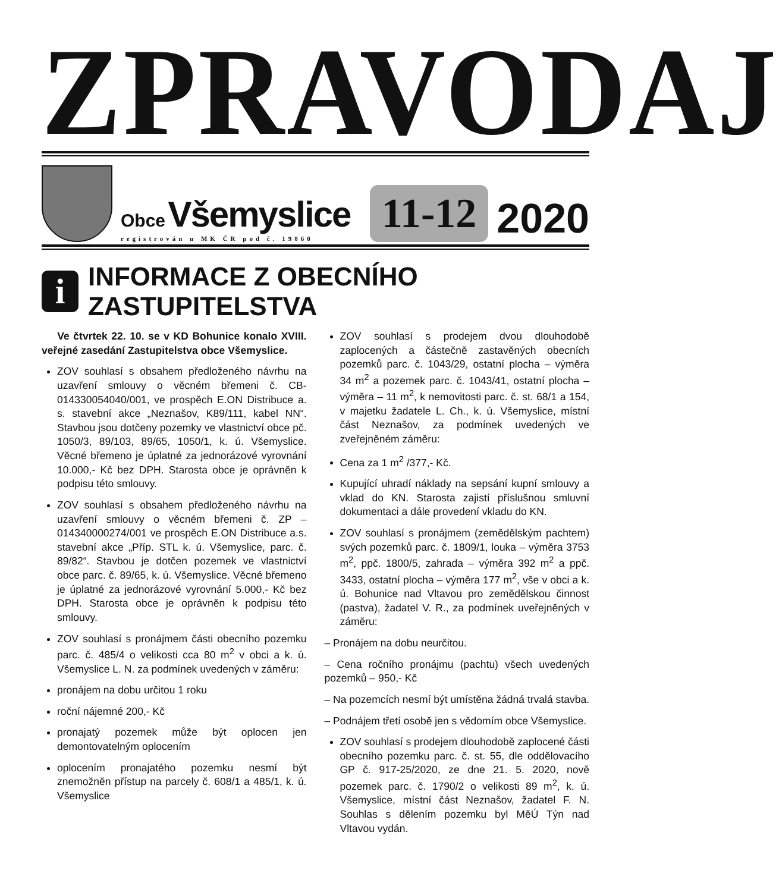ZPRAVODAJ
Obce Všemyslice
registrován u MK ČR pod č. 19860
11-12
2020
i
INFORMACE Z OBECNÍHO ZASTUPITELSTVA
Ve čtvrtek 22. 10. se v KD Bohunice konalo XVIII. veřejné zasedání Zastupitelstva obce Všemyslice.
ZOV souhlasí s obsahem předloženého návrhu na uzavření smlouvy o věcném břemeni č. CB-014330054040/001, ve prospěch E.ON Distribuce a. s. stavební akce „Neznašov, K89/111, kabel NN“. Stavbou jsou dotčeny pozemky ve vlastnictví obce pč. 1050/3, 89/103, 89/65, 1050/1, k. ú. Všemyslice. Věcné břemeno je úplatné za jednorázové vyrovnání 10.000,- Kč bez DPH. Starosta obce je oprávněn k podpisu této smlouvy.
ZOV souhlasí s obsahem předloženého návrhu na uzavření smlouvy o věcném břemeni č. ZP – 014340000274/001 ve prospěch E.ON Distribuce a.s. stavební akce „Příp. STL k. ú. Všemyslice, parc. č. 89/82“. Stavbou je dotčen pozemek ve vlastnictví obce parc. č. 89/65, k. ú. Všemyslice. Věcné břemeno je úplatné za jednorázové vyrovnání 5.000,- Kč bez DPH. Starosta obce je oprávněn k podpisu této smlouvy.
ZOV souhlasí s pronájmem části obecního pozemku parc. č. 485/4 o velikosti cca 80 m<sup>2</sup> v obci a k. ú. Všemyslice L. N. za podmínek uvedených v záměru:
pronájem na dobu určitou 1 roku
roční nájemné 200,- Kč
pronajatý pozemek může být oplocen jen demontovatelným oplocením
oplocením pronajatého pozemku nesmí být znemožněn přístup na parcely č. 608/1 a 485/1, k. ú. Všemyslice
ZOV souhlasí s prodejem dvou dlouhodobě zaplocených a částečně zastavěných obecních pozemků parc. č. 1043/29, ostatní plocha – výměra 34 m<sup>2</sup> a pozemek parc. č. 1043/41, ostatní plocha – výměra – 11 m<sup>2</sup>, k nemovitosti parc. č. st. 68/1 a 154, v majetku žadatele L. Ch., k. ú. Všemyslice, místní část Neznašov, za podmínek uvedených ve zveřejněném záměru:
Cena za 1 m<sup>2</sup> /377,- Kč.
Kupující uhradí náklady na sepsání kupní smlouvy a vklad do KN. Starosta zajistí příslušnou smluvní dokumentaci a dále provedení vkladu do KN.
ZOV souhlasí s pronájmem (zemědělským pachtem) svých pozemků parc. č. 1809/1, louka – výměra 3753 m<sup>2</sup>, ppč. 1800/5, zahrada – výměra 392 m<sup>2</sup> a ppč. 3433, ostatní plocha – výměra 177 m<sup>2</sup>, vše v obci a k. ú. Bohunice nad Vltavou pro zemědělskou činnost (pastva), žadatel V. R., za podmínek uveřejněných v záměru:
– Pronájem na dobu neurčitou.
– Cena ročního pronájmu (pachtu) všech uvedených pozemků – 950,- Kč
– Na pozemcích nesmí být umístěna žádná trvalá stavba.
– Podnájem třetí osobě jen s vědomím obce Všemyslice.
ZOV souhlasí s prodejem dlouhodobě zaplocené části obecního pozemku parc. č. st. 55, dle oddělovacího GP č. 917-25/2020, ze dne 21. 5. 2020, nově pozemek parc. č. 1790/2 o velikosti 89 m<sup>2</sup>, k. ú. Všemyslice, místní část Neznašov, žadatel F. N. Souhlas s dělením pozemku byl MěÚ Týn nad Vltavou vydán.